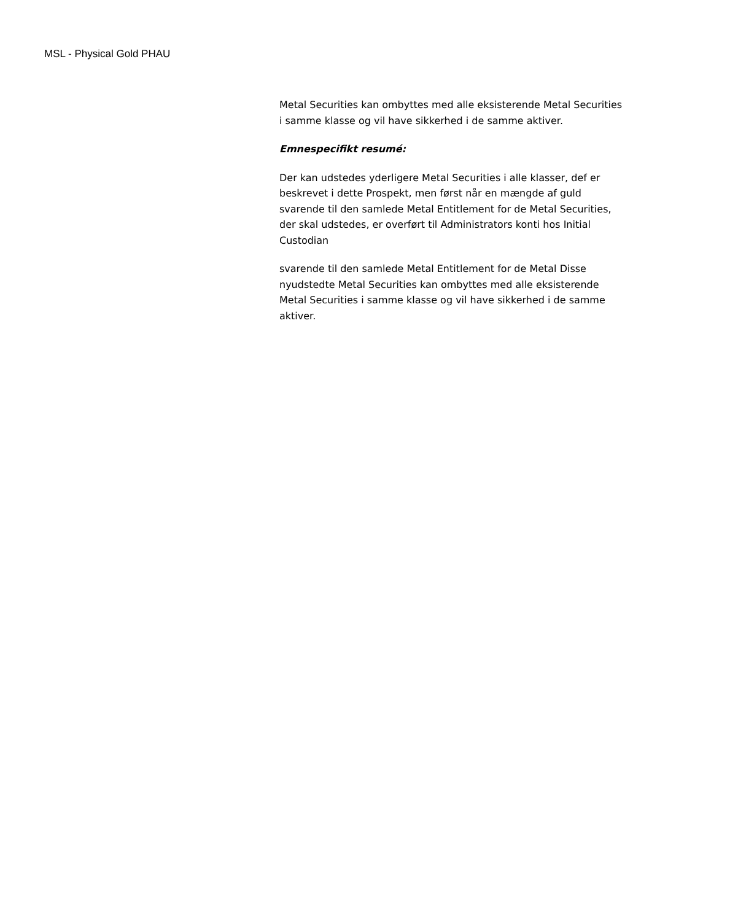MSL - Physical Gold PHAU
Metal Securities kan ombyttes med alle eksisterende Metal Securities i samme klasse og vil have sikkerhed i de samme aktiver.
Emnespecifikt resumé:
Der kan udstedes yderligere Metal Securities i alle klasser, def er beskrevet i dette Prospekt, men først når en mængde af guld svarende til den samlede Metal Entitlement for de Metal Securities, der skal udstedes, er overført til Administrators konti hos Initial Custodian
svarende til den samlede Metal Entitlement for de Metal Disse nyudstedte Metal Securities kan ombyttes med alle eksisterende Metal Securities i samme klasse og vil have sikkerhed i de samme aktiver.